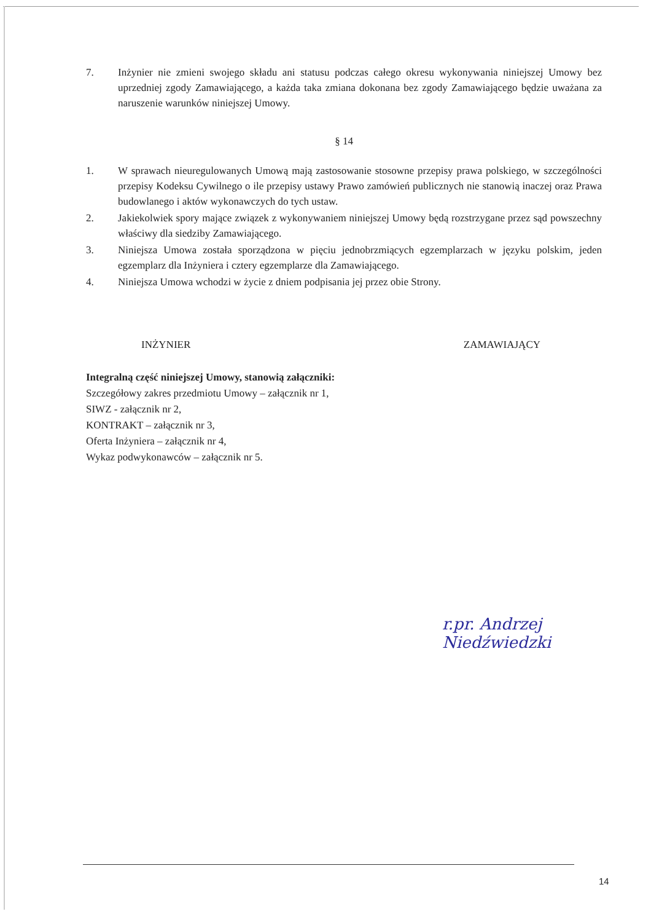7. Inżynier nie zmieni swojego składu ani statusu podczas całego okresu wykonywania niniejszej Umowy bez uprzedniej zgody Zamawiającego, a każda taka zmiana dokonana bez zgody Zamawiającego będzie uważana za naruszenie warunków niniejszej Umowy.
§ 14
1. W sprawach nieuregulowanych Umową mają zastosowanie stosowne przepisy prawa polskiego, w szczególności przepisy Kodeksu Cywilnego o ile przepisy ustawy Prawo zamówień publicznych nie stanowią inaczej oraz Prawa budowlanego i aktów wykonawczych do tych ustaw.
2. Jakiekolwiek spory mające związek z wykonywaniem niniejszej Umowy będą rozstrzygane przez sąd powszechny właściwy dla siedziby Zamawiającego.
3. Niniejsza Umowa została sporządzona w pięciu jednobrzmiących egzemplarzach w języku polskim, jeden egzemplarz dla Inżyniera i cztery egzemplarze dla Zamawiającego.
4. Niniejsza Umowa wchodzi w życie z dniem podpisania jej przez obie Strony.
INŻYNIER ZAMAWIAJĄCY
Integralną część niniejszej Umowy, stanowią załączniki:
Szczegółowy zakres przedmiotu Umowy – załącznik nr 1,
SIWZ - załącznik nr 2,
KONTRAKT – załącznik nr 3,
Oferta Inżyniera – załącznik nr 4,
Wykaz podwykonawców – załącznik nr 5.
r.pr. Andrzej Niedźwiedzki
14